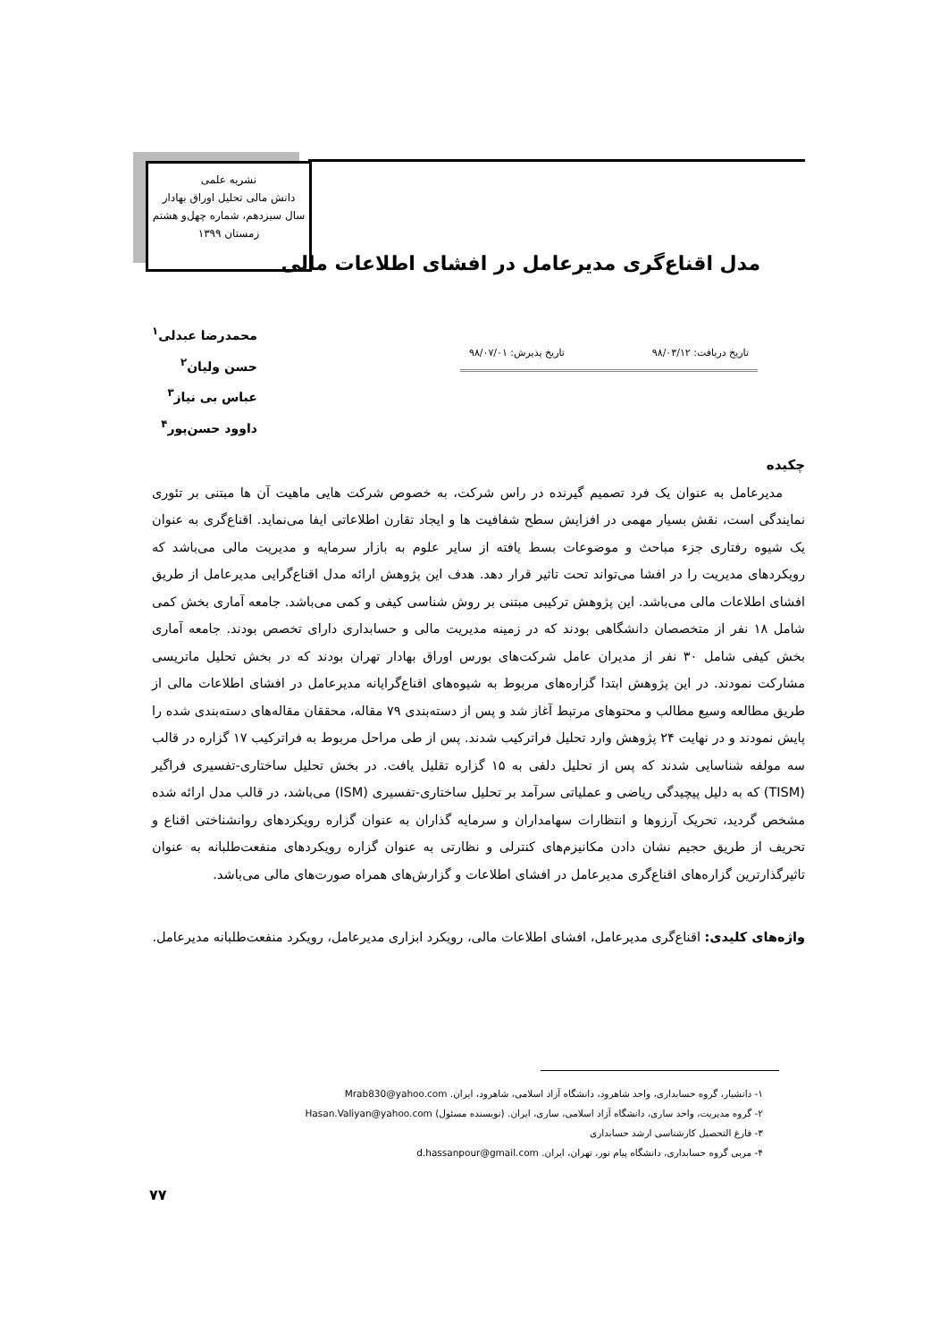نشریه علمی
دانش مالی تحلیل اوراق بهادار
سال سیزدهم، شماره چهل‌و هشتم
زمستان ۱۳۹۹
مدل اقناع‌گری مدیرعامل در افشای اطلاعات مالی
محمدرضا عبدلی<sup>۱</sup>
حسن ولیان<sup>۲</sup>
عباس بی نیاز<sup>۳</sup>
داوود حسن‌پور<sup>۴</sup>
تاریخ دریافت: ۹۸/۰۳/۱۲ تاریخ پذیرش: ۹۸/۰۷/۰۱
چکیده
مدیرعامل به عنوان یک فرد تصمیم گیرنده در راس شرکت، به خصوص شرکت هایی ماهیت آن ها مبتنی بر تئوری نمایندگی است، نقش بسیار مهمی در افزایش سطح شفافیت ها و ایجاد تقارن اطلاعاتی ایفا می‌نماید. اقناع‌گری به عنوان یک شیوه رفتاری جزء مباحث و موضوعات بسط یافته از سایر علوم به بازار سرمایه و مدیریت مالی می‌باشد که رویکردهای مدیریت را در افشا می‌تواند تحت تاثیر قرار دهد. هدف این پژوهش ارائه مدل اقناع‌گرایی مدیرعامل از طریق افشای اطلاعات مالی می‌باشد. این پژوهش ترکیبی مبتنی بر روش شناسی کیفی و کمی می‌باشد. جامعه آماری بخش کمی شامل ۱۸ نفر از متخصصان دانشگاهی بودند که در زمینه مدیریت مالی و حسابداری دارای تخصص بودند. جامعه آماری بخش کیفی شامل ۳۰ نفر از مدیران عامل شرکت‌های بورس اوراق بهادار تهران بودند که در بخش تحلیل ماتریسی مشارکت نمودند. در این پژوهش ابتدا گزاره‌های مربوط به شیوه‌های اقناع‌گرایانه مدیرعامل در افشای اطلاعات مالی از طریق مطالعه وسیع مطالب و محتوهای مرتبط آغاز شد و پس از دسته‌بندی ۷۹ مقاله، محققان مقاله‌های دسته‌بندی شده را پایش نمودند و در نهایت ۲۴ پژوهش وارد تحلیل فراترکیب شدند. پس از طی مراحل مربوط به فراترکیب ۱۷ گزاره در قالب سه مولفه شناسایی شدند که پس از تحلیل دلفی به ۱۵ گزاره تقلیل یافت. در بخش تحلیل ساختاری-تفسیری فراگیر (TISM) که به دلیل پیچیدگی ریاضی و عملیاتی سرآمد بر تحلیل ساختاری-تفسیری (ISM) می‌باشد، در قالب مدل ارائه شده مشخص گردید، تحریک آرزوها و انتظارات سهامداران و سرمایه گذاران به عنوان گزاره رویکردهای روانشناختی اقناع و تحریف از طریق حجیم نشان دادن مکانیزم‌های کنترلی و نظارتی به عنوان گزاره رویکردهای منفعت‌طلبانه به عنوان تاثیرگذارترین گزاره‌های اقناع‌گری مدیرعامل در افشای اطلاعات و گزارش‌های همراه صورت‌های مالی می‌باشد.
واژه‌های کلیدی: اقناع‌گری مدیرعامل، افشای اطلاعات مالی، رویکرد ابزاری مدیرعامل، رویکرد منفعت‌طلبانه مدیرعامل.
۱- دانشیار، گروه حسابداری، واحد شاهرود، دانشگاه آزاد اسلامی، شاهرود، ایران. Mrab830@yahoo.com
۲- گروه مدیریت، واحد ساری، دانشگاه آزاد اسلامی، ساری، ایران. (نویسنده مسئول) Hasan.Valiyan@yahoo.com
۳- فارغ التحصیل کارشناسی ارشد حسابداری
۴- مربی گروه حسابداری، دانشگاه پیام نور، تهران، ایران. d.hassanpour@gmail.com
۷۷